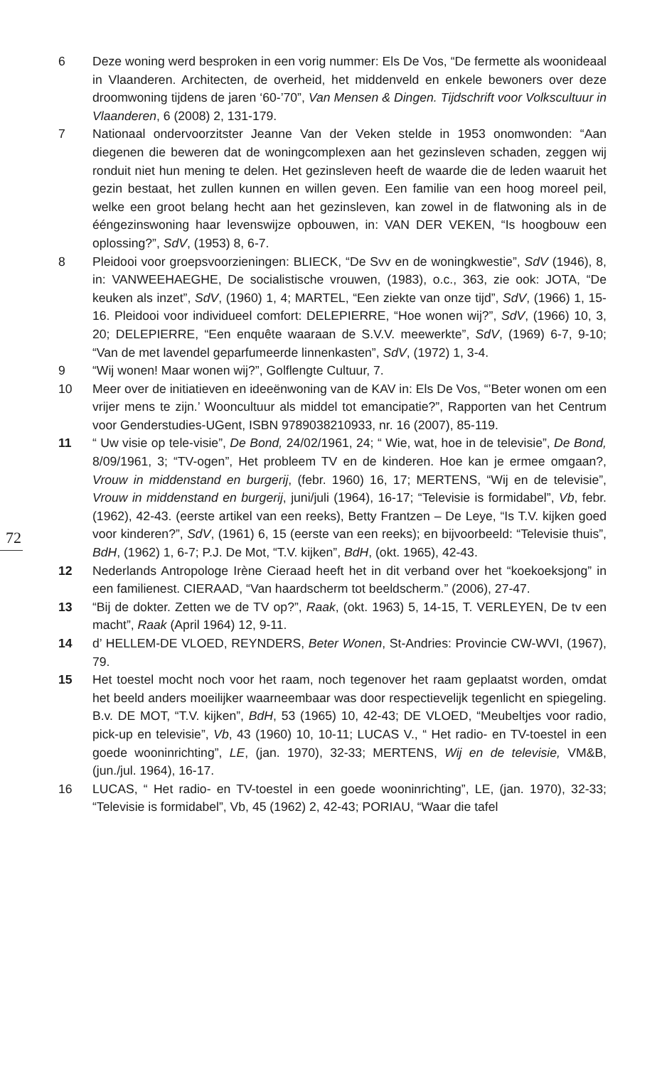72
6 Deze woning werd besproken in een vorig nummer: Els De Vos, “De fermette als woonideaal in Vlaanderen. Architecten, de overheid, het middenveld en enkele bewoners over deze droomwoning tijdens de jaren ‘60-’70”, Van Mensen & Dingen. Tijdschrift voor Volkscultuur in Vlaanderen, 6 (2008) 2, 131-179.
7 Nationaal ondervoorzitster Jeanne Van der Veken stelde in 1953 onomwonden: “Aan diegenen die beweren dat de woningcomplexen aan het gezinsleven schaden, zeggen wij ronduit niet hun mening te delen. Het gezinsleven heeft de waarde die de leden waaruit het gezin bestaat, het zullen kunnen en willen geven. Een familie van een hoog moreel peil, welke een groot belang hecht aan het gezinsleven, kan zowel in de flatwoning als in de ééngezinswoning haar levenswijze opbouwen, in: VAN DER VEKEN, “Is hoogbouw een oplossing?”, SdV, (1953) 8, 6-7.
8 Pleidooi voor groepsvoorzieningen: BLIECK, “De Svv en de woningkwestie”, SdV (1946), 8, in: VANWEEHAEGHE, De socialistische vrouwen, (1983), o.c., 363, zie ook: JOTA, “De keuken als inzet”, SdV, (1960) 1, 4; MARTEL, “Een ziekte van onze tijd”, SdV, (1966) 1, 15-16. Pleidooi voor individueel comfort: DELEPIERRE, “Hoe wonen wij?”, SdV, (1966) 10, 3, 20; DELEPIERRE, “Een enquête waaraan de S.V.V. meewerkte”, SdV, (1969) 6-7, 9-10; “Van de met lavendel geparfumeerde linnenkasten”, SdV, (1972) 1, 3-4.
9 “Wij wonen! Maar wonen wij?”, Golflengte Cultuur, 7.
10 Meer over de initiatieven en ideeënwoning van de KAV in: Els De Vos, “’Beter wonen om een vrijer mens te zijn.’ Wooncultuur als middel tot emancipatie?”, Rapporten van het Centrum voor Genderstudies-UGent, ISBN 9789038210933, nr. 16 (2007), 85-119.
11 “ Uw visie op tele-visie”, De Bond, 24/02/1961, 24; “ Wie, wat, hoe in de televisie”, De Bond, 8/09/1961, 3; “TV-ogen”, Het probleem TV en de kinderen. Hoe kan je ermee omgaan?, Vrouw in middenstand en burgerij, (febr. 1960) 16, 17; MERTENS, “Wij en de televisie”, Vrouw in middenstand en burgerij, juni/juli (1964), 16-17; “Televisie is formidabel”, Vb, febr. (1962), 42-43. (eerste artikel van een reeks), Betty Frantzen – De Leye, “Is T.V. kijken goed voor kinderen?”, SdV, (1961) 6, 15 (eerste van een reeks); en bijvoorbeeld: “Televisie thuis”, BdH, (1962) 1, 6-7; P.J. De Mot, “T.V. kijken”, BdH, (okt. 1965), 42-43.
12 Nederlands Antropologe Irène Cieraad heeft het in dit verband over het “koekoeksjong” in een familienest. CIERAAD, “Van haardscherm tot beeldscherm.” (2006), 27-47.
13 “Bij de dokter. Zetten we de TV op?”, Raak, (okt. 1963) 5, 14-15, T. VERLEYEN, De tv een macht”, Raak (April 1964) 12, 9-11.
14 d’ HELLEM-DE VLOED, REYNDERS, Beter Wonen, St-Andries: Provincie CW-WVI, (1967), 79.
15 Het toestel mocht noch voor het raam, noch tegenover het raam geplaatst worden, omdat het beeld anders moeilijker waarneembaar was door respectievelijk tegenlicht en spiegeling. B.v. DE MOT, “T.V. kijken”, BdH, 53 (1965) 10, 42-43; DE VLOED, “Meubeltjes voor radio, pick-up en televisie”, Vb, 43 (1960) 10, 10-11; LUCAS V., “ Het radio- en TV-toestel in een goede wooninrichting”, LE, (jan. 1970), 32-33; MERTENS, Wij en de televisie, VM&B, (jun./jul. 1964), 16-17.
16 LUCAS, “ Het radio- en TV-toestel in een goede wooninrichting”, LE, (jan. 1970), 32-33; “Televisie is formidabel”, Vb, 45 (1962) 2, 42-43; PORIAU, “Waar die tafel